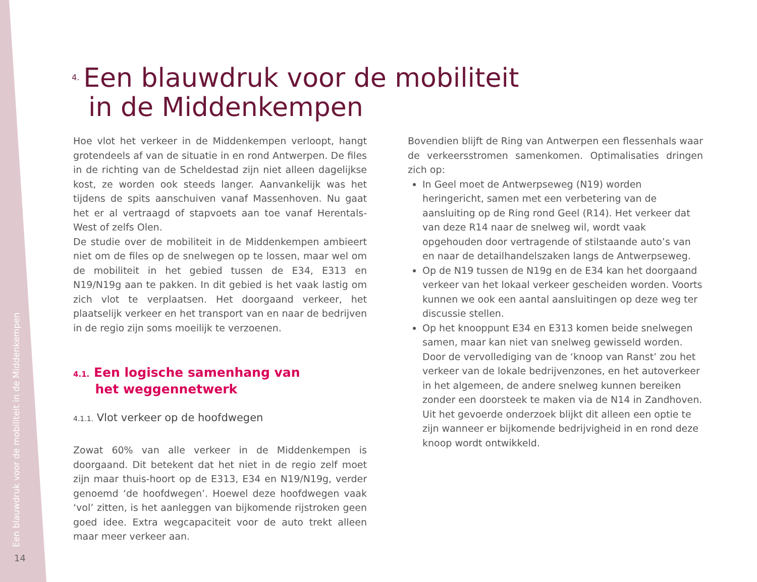Een blauwdruk voor de mobiliteit in de Middenkempen
14
4. Een blauwdruk voor de mobiliteit
in de Middenkempen
Hoe vlot het verkeer in de Middenkempen verloopt, hangt grotendeels af van de situatie in en rond Antwerpen. De files in de richting van de Scheldestad zijn niet alleen dagelijkse kost, ze worden ook steeds langer. Aanvankelijk was het tijdens de spits aanschuiven vanaf Massenhoven. Nu gaat het er al vertraagd of stapvoets aan toe vanaf Herentals-West of zelfs Olen.
De studie over de mobiliteit in de Middenkempen ambieert niet om de files op de snelwegen op te lossen, maar wel om de mobiliteit in het gebied tussen de E34, E313 en N19/N19g aan te pakken. In dit gebied is het vaak lastig om zich vlot te verplaatsen. Het doorgaand verkeer, het plaatselijk verkeer en het transport van en naar de bedrijven in de regio zijn soms moeilijk te verzoenen.
4.1. Een logische samenhang van
het weggennetwerk
4.1.1. Vlot verkeer op de hoofdwegen
Zowat 60% van alle verkeer in de Middenkempen is doorgaand. Dit betekent dat het niet in de regio zelf moet zijn maar thuis-hoort op de E313, E34 en N19/N19g, verder genoemd ‘de hoofdwegen’. Hoewel deze hoofdwegen vaak ‘vol’ zitten, is het aanleggen van bijkomende rijstroken geen goed idee. Extra wegcapaciteit voor de auto trekt alleen maar meer verkeer aan.
Bovendien blijft de Ring van Antwerpen een flessenhals waar de verkeersstromen samenkomen. Optimalisaties dringen zich op:
In Geel moet de Antwerpseweg (N19) worden heringericht, samen met een verbetering van de aansluiting op de Ring rond Geel (R14). Het verkeer dat van deze R14 naar de snelweg wil, wordt vaak opgehouden door vertragende of stilstaande auto’s van en naar de detailhandelszaken langs de Antwerpseweg.
Op de N19 tussen de N19g en de E34 kan het doorgaand verkeer van het lokaal verkeer gescheiden worden. Voorts kunnen we ook een aantal aansluitingen op deze weg ter discussie stellen.
Op het knooppunt E34 en E313 komen beide snelwegen samen, maar kan niet van snelweg gewisseld worden. Door de vervollediging van de ‘knoop van Ranst’ zou het verkeer van de lokale bedrijvenzones, en het autoverkeer in het algemeen, de andere snelweg kunnen bereiken zonder een doorsteek te maken via de N14 in Zandhoven. Uit het gevoerde onderzoek blijkt dit alleen een optie te zijn wanneer er bijkomende bedrijvigheid in en rond deze knoop wordt ontwikkeld.